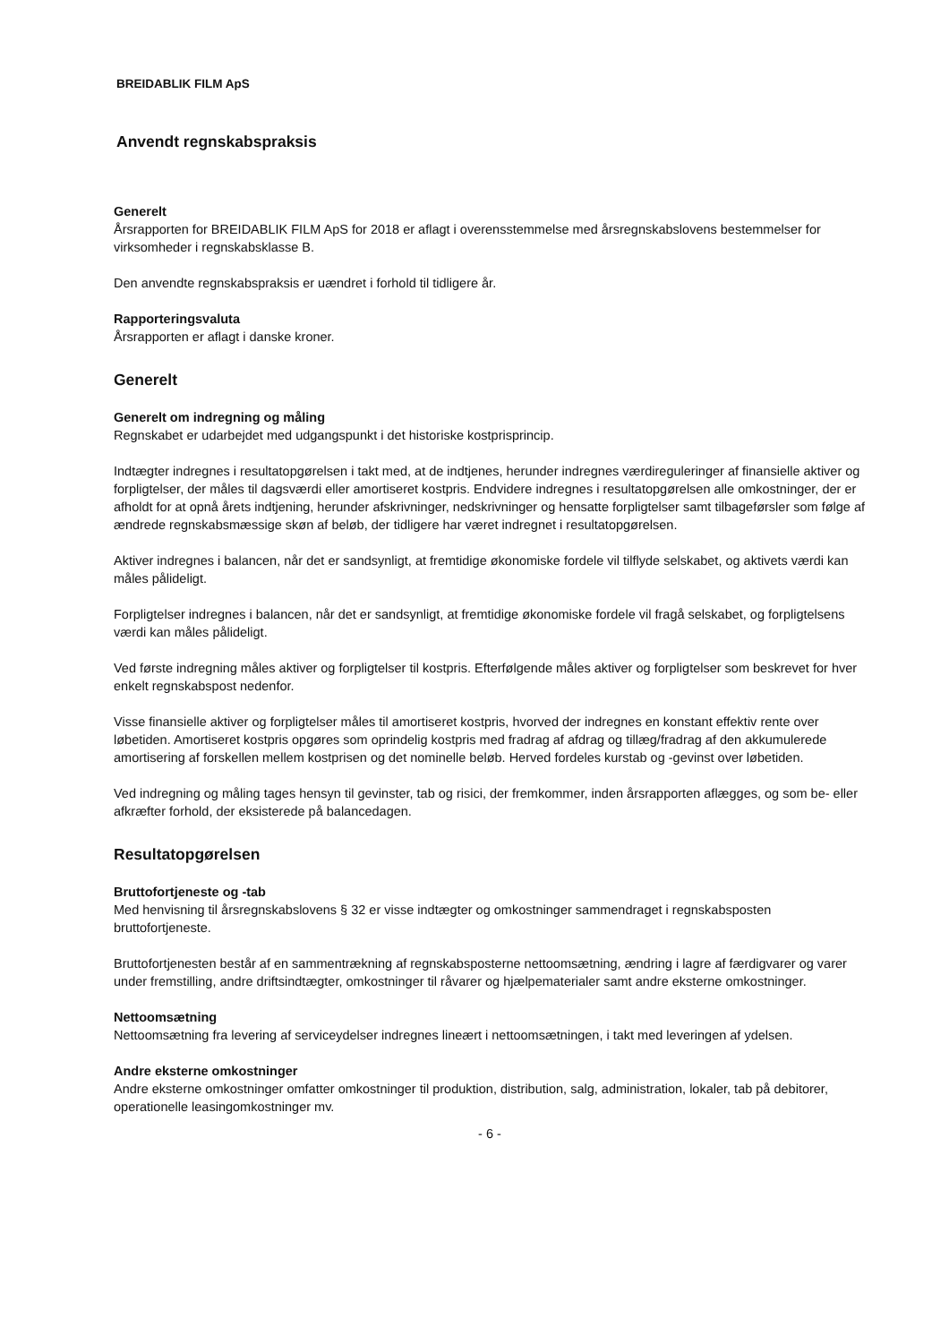BREIDABLIK FILM ApS
Anvendt regnskabspraksis
Generelt
Årsrapporten for BREIDABLIK FILM ApS for 2018 er aflagt i overensstemmelse med årsregnskabslovens bestemmelser for virksomheder i regnskabsklasse B.
Den anvendte regnskabspraksis er uændret i forhold til tidligere år.
Rapporteringsvaluta
Årsrapporten er aflagt i danske kroner.
Generelt
Generelt om indregning og måling
Regnskabet er udarbejdet med udgangspunkt i det historiske kostprisprincip.
Indtægter indregnes i resultatopgørelsen i takt med, at de indtjenes, herunder indregnes værdireguleringer af finansielle aktiver og forpligtelser, der måles til dagsværdi eller amortiseret kostpris. Endvidere indregnes i resultatopgørelsen alle omkostninger, der er afholdt for at opnå årets indtjening, herunder afskrivninger, nedskrivninger og hensatte forpligtelser samt tilbageførsler som følge af ændrede regnskabsmæssige skøn af beløb, der tidligere har været indregnet i resultatopgørelsen.
Aktiver indregnes i balancen, når det er sandsynligt, at fremtidige økonomiske fordele vil tilflyde selskabet, og aktivets værdi kan måles pålideligt.
Forpligtelser indregnes i balancen, når det er sandsynligt, at fremtidige økonomiske fordele vil fragå selskabet, og forpligtelsens værdi kan måles pålideligt.
Ved første indregning måles aktiver og forpligtelser til kostpris. Efterfølgende måles aktiver og forpligtelser som beskrevet for hver enkelt regnskabspost nedenfor.
Visse finansielle aktiver og forpligtelser måles til amortiseret kostpris, hvorved der indregnes en konstant effektiv rente over løbetiden. Amortiseret kostpris opgøres som oprindelig kostpris med fradrag af afdrag og tillæg/fradrag af den akkumulerede amortisering af forskellen mellem kostprisen og det nominelle beløb. Herved fordeles kurstab og -gevinst over løbetiden.
Ved indregning og måling tages hensyn til gevinster, tab og risici, der fremkommer, inden årsrapporten aflægges, og som be- eller afkræfter forhold, der eksisterede på balancedagen.
Resultatopgørelsen
Bruttofortjeneste og -tab
Med henvisning til årsregnskabslovens § 32 er visse indtægter og omkostninger sammendraget i regnskabsposten bruttofortjeneste.
Bruttofortjenesten består af en sammentrækning af regnskabsposterne nettoomsætning, ændring i lagre af færdigvarer og varer under fremstilling, andre driftsindtægter, omkostninger til råvarer og hjælpematerialer samt andre eksterne omkostninger.
Nettoomsætning
Nettoomsætning fra levering af serviceydelser indregnes lineært i nettoomsætningen, i takt med leveringen af ydelsen.
Andre eksterne omkostninger
Andre eksterne omkostninger omfatter omkostninger til produktion, distribution, salg, administration, lokaler, tab på debitorer, operationelle leasingomkostninger mv.
- 6 -